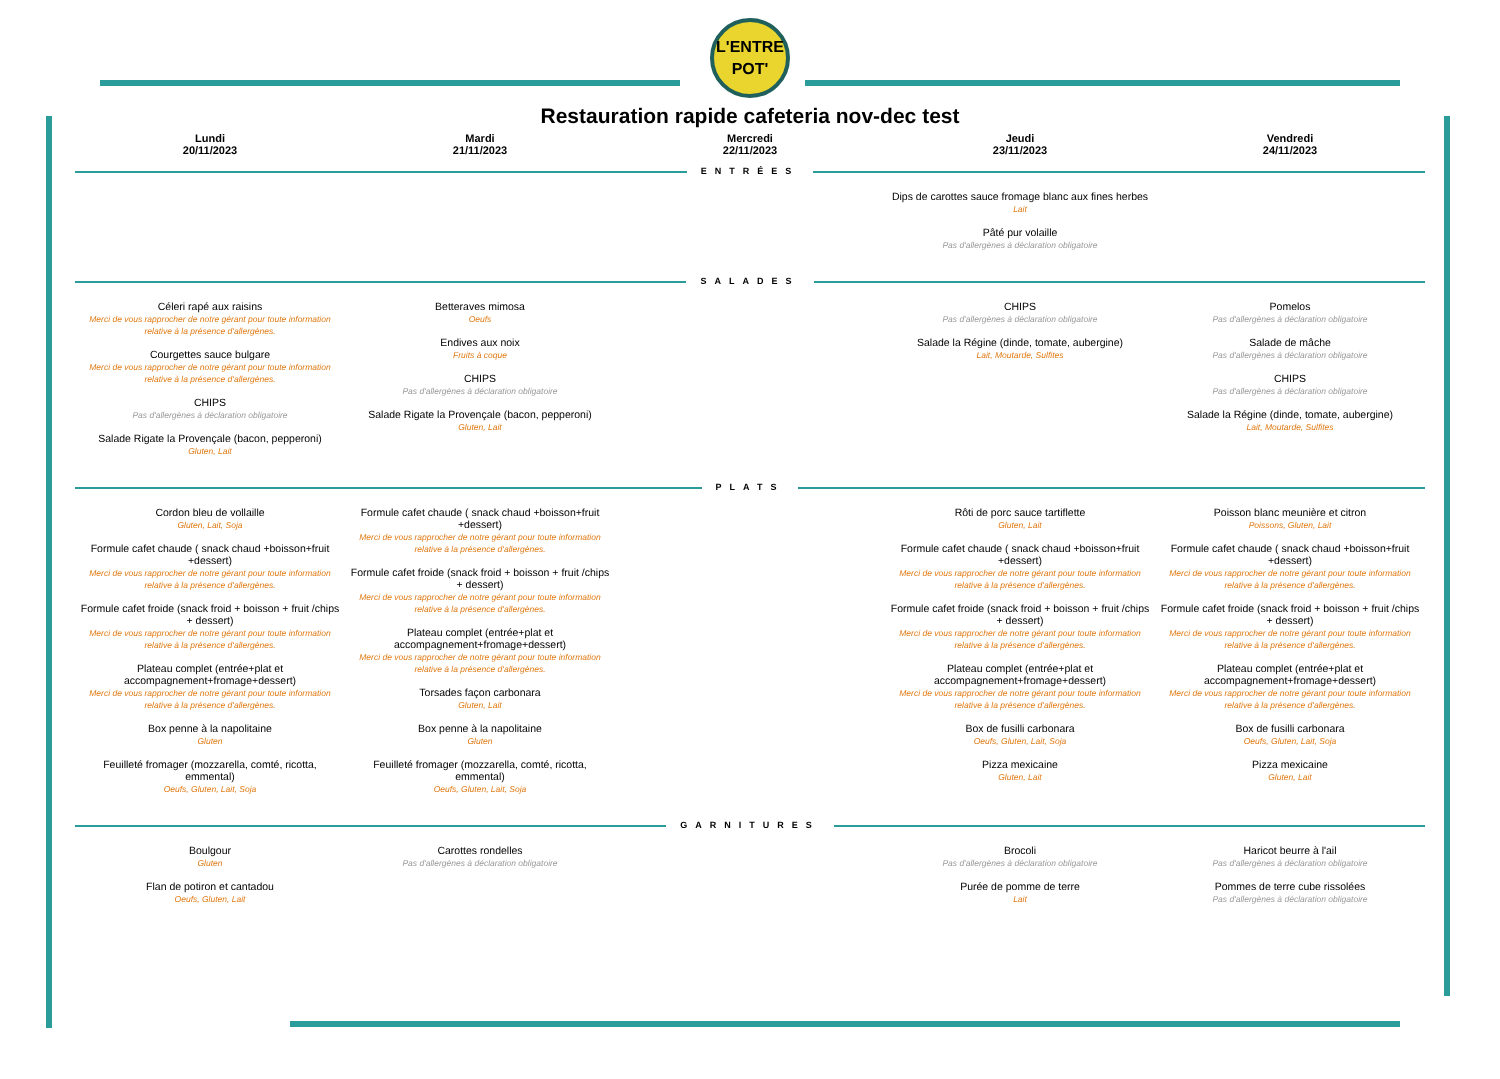L'ENTRE
POT'
Restauration rapide cafeteria nov-dec test
| Lundi 20/11/2023 | Mardi 21/11/2023 | Mercredi 22/11/2023 | Jeudi 23/11/2023 | Vendredi 24/11/2023 |
| --- | --- | --- | --- | --- |
| ENTRÉES | | | | |
| | | | Dips de carottes sauce fromage blanc aux fines herbes Lait Pâté pur volaille Pas d'allergènes à déclaration obligatoire | |
| SALADES | | | | |
| Céleri rapé aux raisins Merci de vous rapprocher de notre gérant pour toute information relative à la présence d'allergènes. Courgettes sauce bulgare Merci de vous rapprocher de notre gérant pour toute information relative à la présence d'allergènes. CHIPS Pas d'allergènes à déclaration obligatoire Salade Rigate la Provençale (bacon, pepperoni) Gluten, Lait | Betteraves mimosa Oeufs Endives aux noix Fruits à coque CHIPS Pas d'allergènes à déclaration obligatoire Salade Rigate la Provençale (bacon, pepperoni) Gluten, Lait | | CHIPS Pas d'allergènes à déclaration obligatoire Salade la Régine (dinde, tomate, aubergine) Lait, Moutarde, Sulfites | Pomelos Pas d'allergènes à déclaration obligatoire Salade de mâche Pas d'allergènes à déclaration obligatoire CHIPS Pas d'allergènes à déclaration obligatoire Salade la Régine (dinde, tomate, aubergine) Lait, Moutarde, Sulfites |
| PLATS | | | | |
| Cordon bleu de vollaille Gluten, Lait, Soja Formule cafet chaude ( snack chaud +boisson+fruit +dessert) Merci de vous rapprocher de notre gérant pour toute information relative à la présence d'allergènes. Formule cafet froide (snack froid + boisson + fruit /chips + dessert) Merci de vous rapprocher de notre gérant pour toute information relative à la présence d'allergènes. Plateau complet (entrée+plat et accompagnement+fromage+dessert) Merci de vous rapprocher de notre gérant pour toute information relative à la présence d'allergènes. Box penne à la napolitaine Gluten Feuilleté fromager (mozzarella, comté, ricotta, emmental) Oeufs, Gluten, Lait, Soja | Formule cafet chaude ( snack chaud +boisson+fruit +dessert) Merci de vous rapprocher de notre gérant pour toute information relative à la présence d'allergènes. Formule cafet froide (snack froid + boisson + fruit /chips + dessert) Merci de vous rapprocher de notre gérant pour toute information relative à la présence d'allergènes. Plateau complet (entrée+plat et accompagnement+fromage+dessert) Merci de vous rapprocher de notre gérant pour toute information relative à la présence d'allergènes. Torsades façon carbonara Gluten, Lait Box penne à la napolitaine Gluten Feuilleté fromager (mozzarella, comté, ricotta, emmental) Oeufs, Gluten, Lait, Soja | | Rôti de porc sauce tartiflette Gluten, Lait Formule cafet chaude ( snack chaud +boisson+fruit +dessert) Merci de vous rapprocher de notre gérant pour toute information relative à la présence d'allergènes. Formule cafet froide (snack froid + boisson + fruit /chips + dessert) Merci de vous rapprocher de notre gérant pour toute information relative à la présence d'allergènes. Plateau complet (entrée+plat et accompagnement+fromage+dessert) Merci de vous rapprocher de notre gérant pour toute information relative à la présence d'allergènes. Box de fusilli carbonara Oeufs, Gluten, Lait, Soja Pizza mexicaine Gluten, Lait | Poisson blanc meunière et citron Poissons, Gluten, Lait Formule cafet chaude ( snack chaud +boisson+fruit +dessert) Merci de vous rapprocher de notre gérant pour toute information relative à la présence d'allergènes. Formule cafet froide (snack froid + boisson + fruit /chips + dessert) Merci de vous rapprocher de notre gérant pour toute information relative à la présence d'allergènes. Plateau complet (entrée+plat et accompagnement+fromage+dessert) Merci de vous rapprocher de notre gérant pour toute information relative à la présence d'allergènes. Box de fusilli carbonara Oeufs, Gluten, Lait, Soja Pizza mexicaine Gluten, Lait |
| GARNITURES | | | | |
| Boulgour Gluten Flan de potiron et cantadou Oeufs, Gluten, Lait | Carottes rondelles Pas d'allergènes à déclaration obligatoire | | Brocoli Pas d'allergènes à déclaration obligatoire Purée de pomme de terre Lait | Haricot beurre à l'ail Pas d'allergènes à déclaration obligatoire Pommes de terre cube rissolées Pas d'allergènes à déclaration obligatoire |